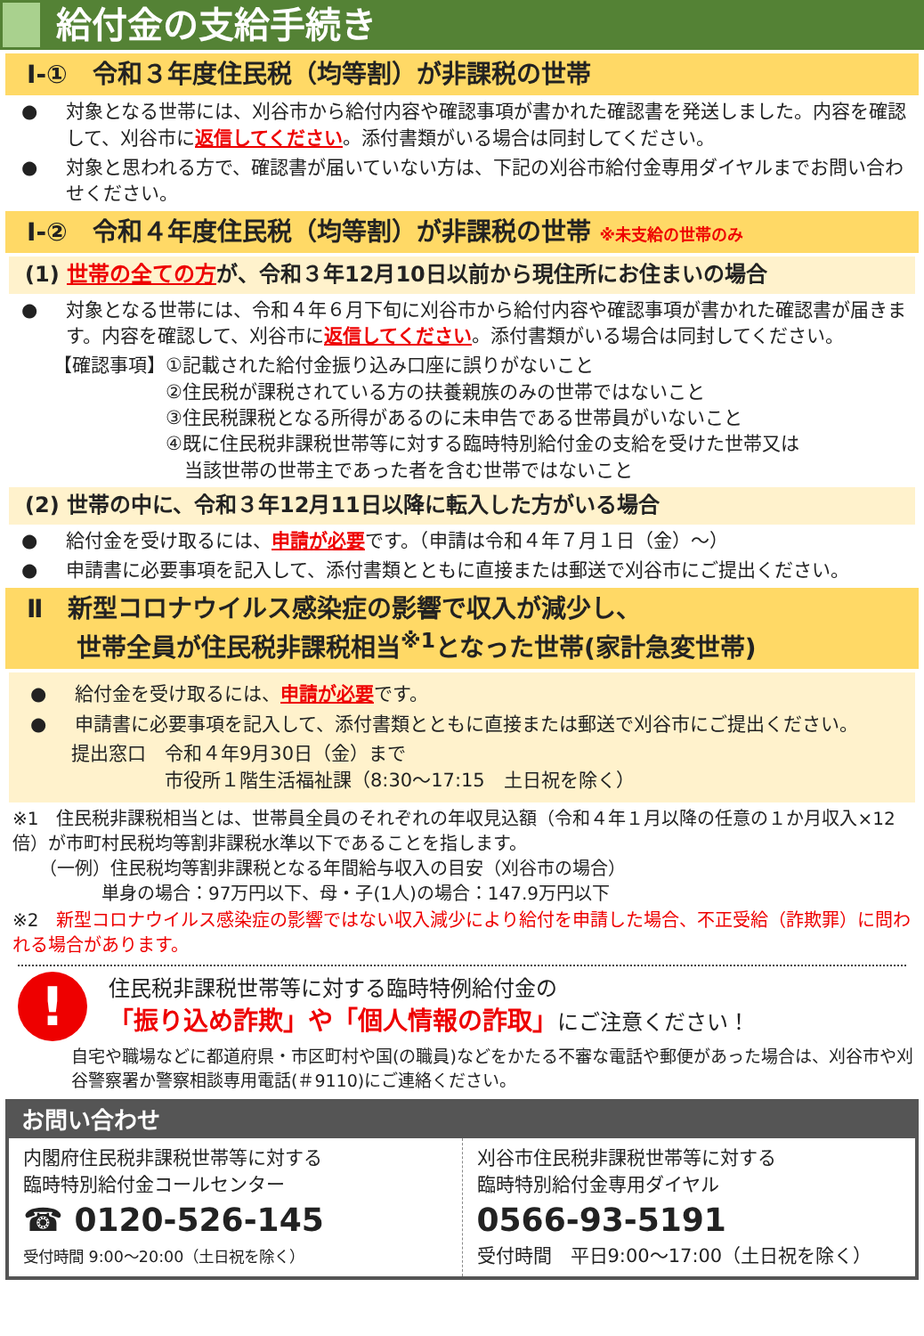給付金の支給手続き
Ⅰ-①　令和３年度住民税（均等割）が非課税の世帯
● 対象となる世帯には、刈谷市から給付内容や確認事項が書かれた確認書を発送しました。内容を確認して、刈谷市に返信してください。添付書類がいる場合は同封してください。
● 対象と思われる方で、確認書が届いていない方は、下記の刈谷市給付金専用ダイヤルまでお問い合わせください。
Ⅰ-②　令和４年度住民税（均等割）が非課税の世帯 ※未支給の世帯のみ
(1) 世帯の全ての方が、令和３年12月10日以前から現住所にお住まいの場合
● 対象となる世帯には、令和４年６月下旬に刈谷市から給付内容や確認事項が書かれた確認書が届きます。内容を確認して、刈谷市に返信してください。添付書類がいる場合は同封してください。
【確認事項】①記載された給付金振り込み口座に誤りがないこと
　　　　　　②住民税が課税されている方の扶養親族のみの世帯ではないこと
　　　　　　③住民税課税となる所得があるのに未申告である世帯員がいないこと
　　　　　　④既に住民税非課税世帯等に対する臨時特別給付金の支給を受けた世帯又は
　　　　　　　当該世帯の世帯主であった者を含む世帯ではないこと
(2) 世帯の中に、令和３年12月11日以降に転入した方がいる場合
● 給付金を受け取るには、申請が必要です。（申請は令和４年７月１日（金）～）
● 申請書に必要事項を記入して、添付書類とともに直接または郵送で刈谷市にご提出ください。
Ⅱ　新型コロナウイルス感染症の影響で収入が減少し、
　　世帯全員が住民税非課税相当<sup>※1</sup>となった世帯(家計急変世帯)
● 給付金を受け取るには、申請が必要です。
● 申請書に必要事項を記入して、添付書類とともに直接または郵送で刈谷市にご提出ください。
提出窓口　令和４年9月30日（金）まで
　　　　　市役所１階生活福祉課（8:30～17:15　土日祝を除く）
※1　住民税非課税相当とは、世帯員全員のそれぞれの年収見込額（令和４年１月以降の任意の１か月収入×12倍）が市町村民税均等割非課税水準以下であることを指します。
　　（一例）住民税均等割非課税となる年間給与収入の目安（刈谷市の場合）
　　　　　単身の場合：97万円以下、母・子(1人)の場合：147.9万円以下
※2　新型コロナウイルス感染症の影響ではない収入減少により給付を申請した場合、不正受給（詐欺罪）に問われる場合があります。
!
住民税非課税世帯等に対する臨時特例給付金の
「振り込め詐欺」や「個人情報の詐取」にご注意ください！
自宅や職場などに都道府県・市区町村や国(の職員)などをかたる不審な電話や郵便があった場合は、刈谷市や刈谷警察署か警察相談専用電話(＃9110)にご連絡ください。
お問い合わせ
内閣府住民税非課税世帯等に対する
臨時特別給付金コールセンター
☎ 0120-526-145
受付時間 9:00～20:00（土日祝を除く）
刈谷市住民税非課税世帯等に対する
臨時特別給付金専用ダイヤル
0566-93-5191
受付時間　平日9:00～17:00（土日祝を除く）